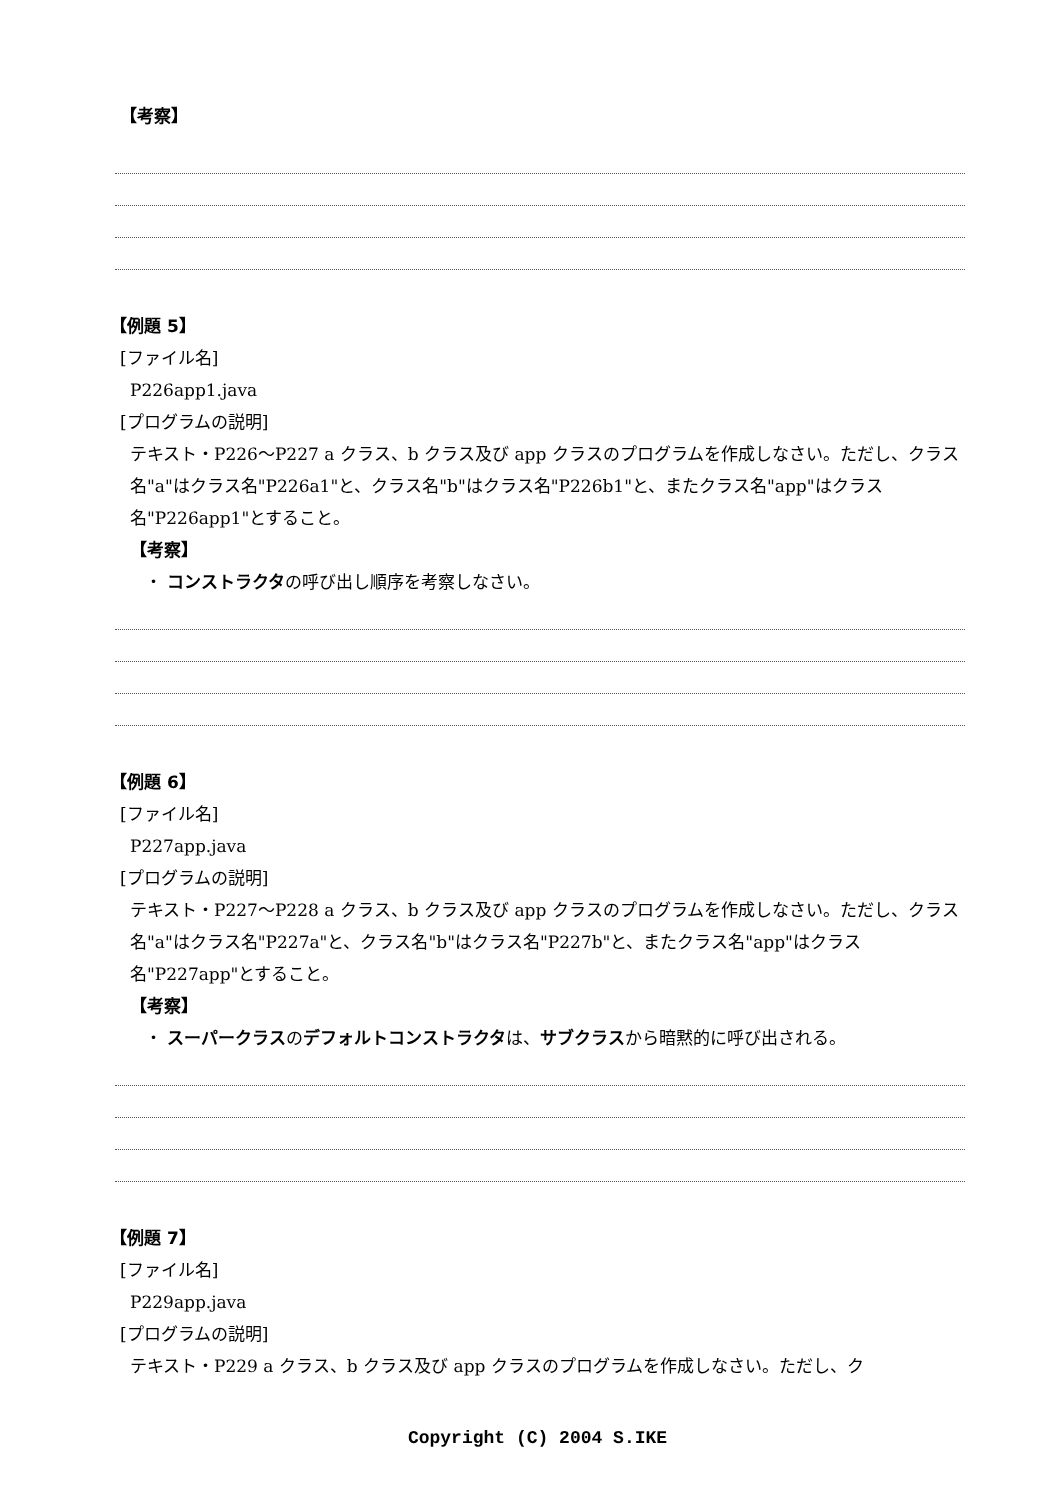【考察】
【例題 5】
[ファイル名]
P226app1.java
[プログラムの説明]
テキスト・P226～P227 a クラス、b クラス及び app クラスのプログラムを作成しなさい。ただし、クラス名"a"はクラス名"P226a1"と、クラス名"b"はクラス名"P226b1"と、またクラス名"app"はクラス名"P226app1"とすること。
【考察】
・ コンストラクタの呼び出し順序を考察しなさい。
【例題 6】
[ファイル名]
P227app.java
[プログラムの説明]
テキスト・P227～P228 a クラス、b クラス及び app クラスのプログラムを作成しなさい。ただし、クラス名"a"はクラス名"P227a"と、クラス名"b"はクラス名"P227b"と、またクラス名"app"はクラス名"P227app"とすること。
【考察】
・ スーパークラスのデフォルトコンストラクタは、サブクラスから暗黙的に呼び出される。
【例題 7】
[ファイル名]
P229app.java
[プログラムの説明]
テキスト・P229 a クラス、b クラス及び app クラスのプログラムを作成しなさい。ただし、ク
Copyright (C) 2004 S.IKE